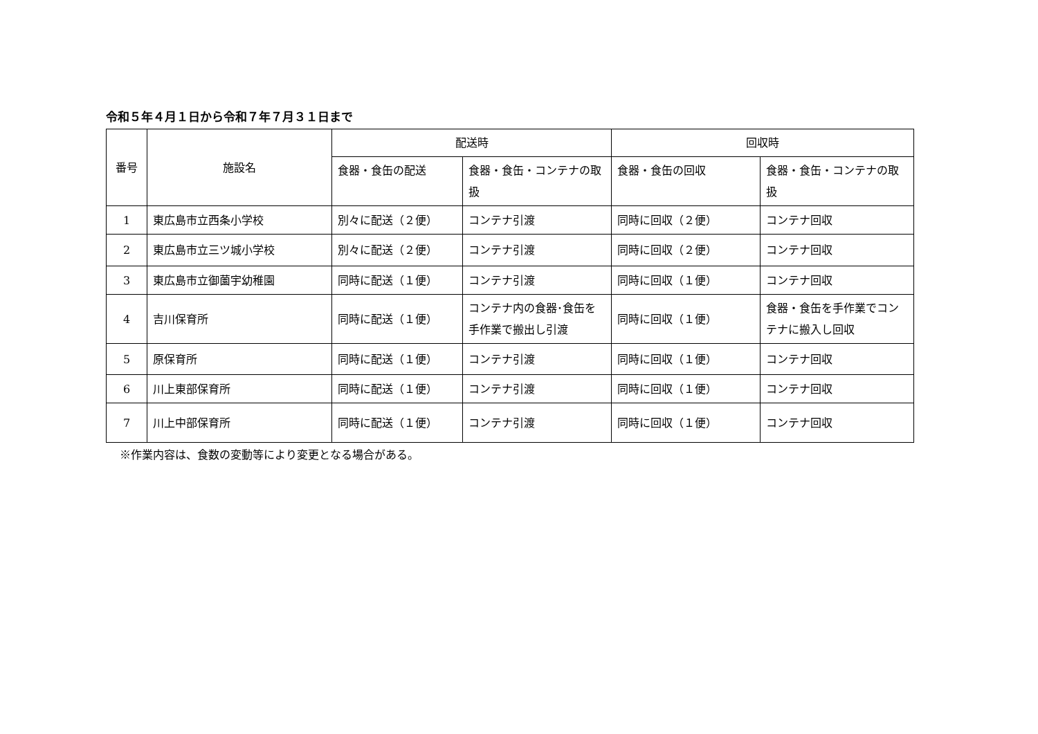令和５年４月１日から令和７年７月３１日まで
| 番号 | 施設名 | 配送時 | | 回収時 | |
| --- | --- | --- | --- | --- | --- |
| | | 食器・食缶の配送 | 食器・食缶・コンテナの取扱 | 食器・食缶の回収 | 食器・食缶・コンテナの取扱 |
| 1 | 東広島市立西条小学校 | 別々に配送（２便） | コンテナ引渡 | 同時に回収（２便） | コンテナ回収 |
| 2 | 東広島市立三ツ城小学校 | 別々に配送（２便） | コンテナ引渡 | 同時に回収（２便） | コンテナ回収 |
| 3 | 東広島市立御薗宇幼稚園 | 同時に配送（１便） | コンテナ引渡 | 同時に回収（１便） | コンテナ回収 |
| 4 | 吉川保育所 | 同時に配送（１便） | コンテナ内の食器･食缶を手作業で搬出し引渡 | 同時に回収（１便） | 食器・食缶を手作業でコンテナに搬入し回収 |
| 5 | 原保育所 | 同時に配送（１便） | コンテナ引渡 | 同時に回収（１便） | コンテナ回収 |
| 6 | 川上東部保育所 | 同時に配送（１便） | コンテナ引渡 | 同時に回収（１便） | コンテナ回収 |
| 7 | 川上中部保育所 | 同時に配送（１便） | コンテナ引渡 | 同時に回収（１便） | コンテナ回収 |
※作業内容は、食数の変動等により変更となる場合がある。